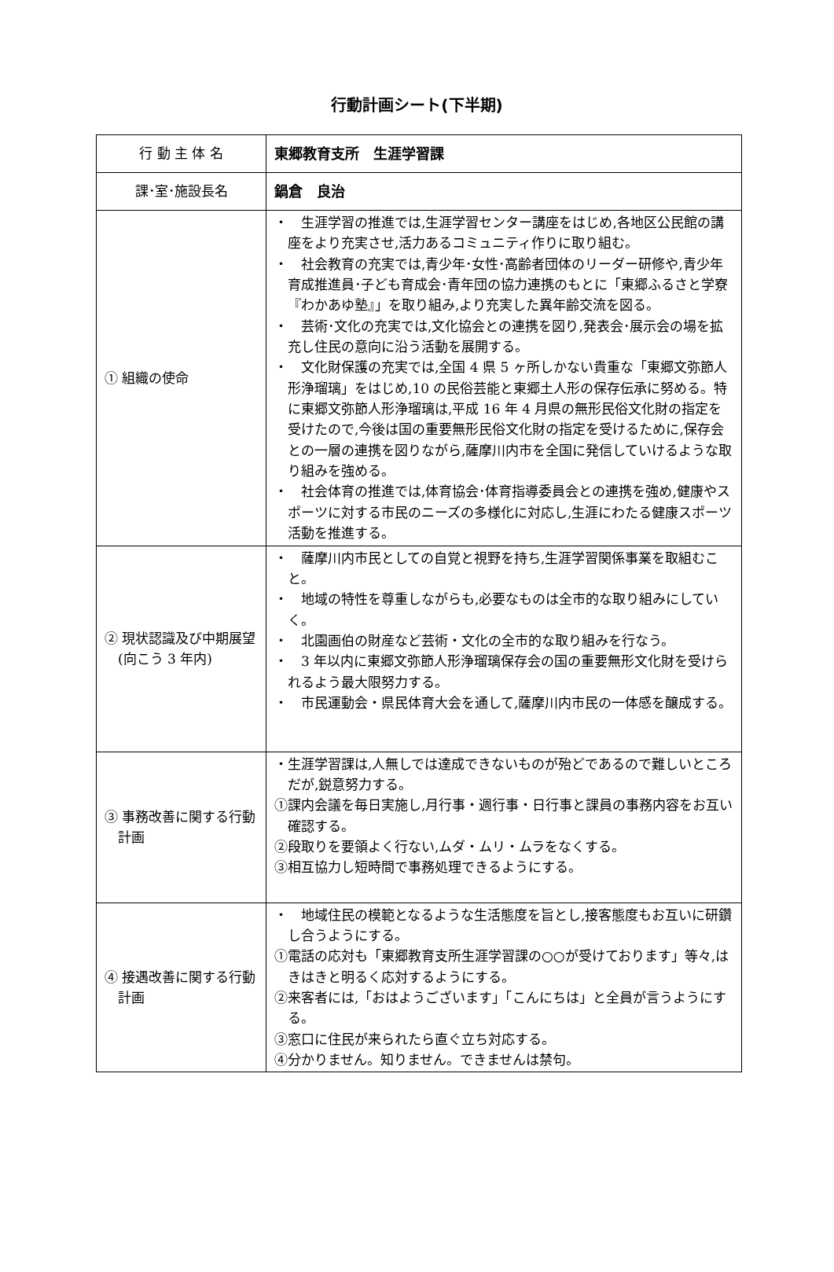行動計画シート(下半期)
| 行 動 主 体 名 | 東郷教育支所 生涯学習課 |
| 課･室･施設長名 | 鍋倉 良治 |
| ① 組織の使命 | ・ 生涯学習の推進では,生涯学習センター講座をはじめ,各地区公民館の講座をより充実させ,活力あるコミュニティ作りに取り組む。 ・ 社会教育の充実では,青少年･女性･高齢者団体のリーダー研修や,青少年育成推進員･子ども育成会･青年団の協力連携のもとに「東郷ふるさと学寮『わかあゆ塾』」を取り組み,より充実した異年齢交流を図る。 ・ 芸術･文化の充実では,文化協会との連携を図り,発表会･展示会の場を拡充し住民の意向に沿う活動を展開する。 ・ 文化財保護の充実では,全国 4 県 5 ヶ所しかない貴重な「東郷文弥節人形浄瑠璃」をはじめ,10 の民俗芸能と東郷土人形の保存伝承に努める。特に東郷文弥節人形浄瑠璃は,平成 16 年 4 月県の無形民俗文化財の指定を受けたので,今後は国の重要無形民俗文化財の指定を受けるために,保存会との一層の連携を図りながら,薩摩川内市を全国に発信していけるような取り組みを強める。 ・ 社会体育の推進では,体育協会･体育指導委員会との連携を強め,健康やスポーツに対する市民のニーズの多様化に対応し,生涯にわたる健康スポーツ活動を推進する。 |
| ② 現状認識及び中期展望(向こう 3 年内) | ・ 薩摩川内市民としての自覚と視野を持ち,生涯学習関係事業を取組むこと。 ・ 地域の特性を尊重しながらも,必要なものは全市的な取り組みにしていく。 ・ 北園画伯の財産など芸術・文化の全市的な取り組みを行なう。 ・ 3 年以内に東郷文弥節人形浄瑠璃保存会の国の重要無形文化財を受けられるよう最大限努力する。 ・ 市民運動会・県民体育大会を通して,薩摩川内市民の一体感を醸成する。 |
| ③ 事務改善に関する行動計画 | ・生涯学習課は,人無しでは達成できないものが殆どであるので難しいところだが,鋭意努力する。 ①課内会議を毎日実施し,月行事・週行事・日行事と課員の事務内容をお互い確認する。 ②段取りを要領よく行ない,ムダ・ムリ・ムラをなくする。 ③相互協力し短時間で事務処理できるようにする。 |
| ④ 接遇改善に関する行動計画 | ・ 地域住民の模範となるような生活態度を旨とし,接客態度もお互いに研鑽し合うようにする。 ①電話の応対も「東郷教育支所生涯学習課の○○が受けております」等々,はきはきと明るく応対するようにする。 ②来客者には,「おはようございます」「こんにちは」と全員が言うようにする。 ③窓口に住民が来られたら直ぐ立ち対応する。 ④分かりません。知りません。できませんは禁句。 |